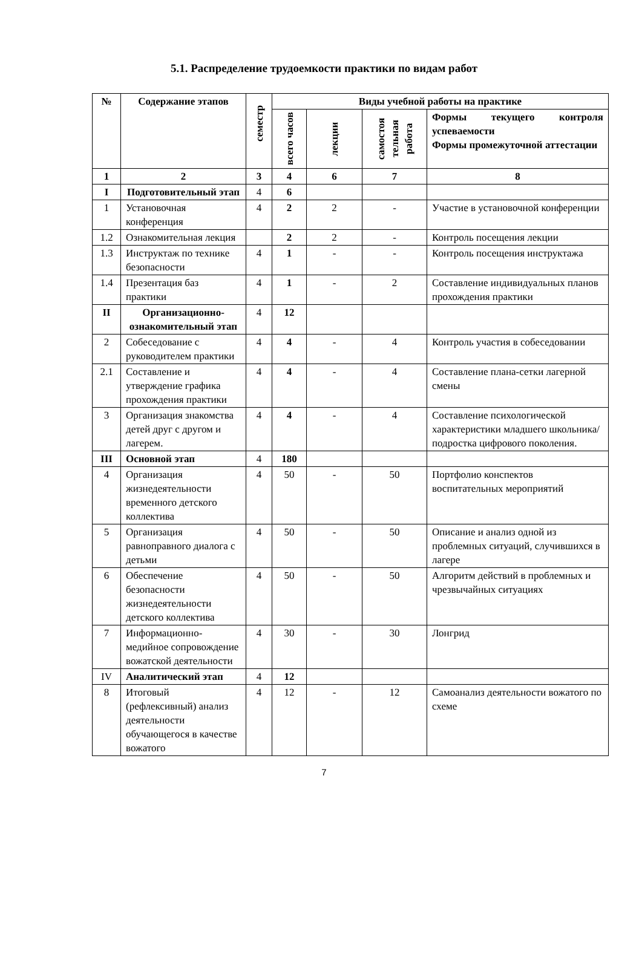5.1. Распределение трудоемкости практики по видам работ
| № | Содержание этапов | семестр | Виды учебной работы на практике | | | |
| --- | --- | --- | --- | --- | --- | --- |
| | | | всего часов | лекции | самостоя тельная работа | Формы текущего контроля успеваемости Формы промежуточной аттестации |
| 1 | 2 | 3 | 4 | 6 | 7 | 8 |
| I | Подготовительный этап | 4 | 6 | | | |
| 1 | Установочная конференция | 4 | 2 | 2 | - | Участие в установочной конференции |
| 1.2 | Ознакомительная лекция | | 2 | 2 | - | Контроль посещения лекции |
| 1.3 | Инструктаж по технике безопасности | 4 | 1 | - | - | Контроль посещения инструктажа |
| 1.4 | Презентация баз практики | 4 | 1 | - | 2 | Составление индивидуальных планов прохождения практики |
| II | Организационно-ознакомительный этап | 4 | 12 | | | |
| 2 | Собеседование с руководителем практики | 4 | 4 | - | 4 | Контроль участия в собеседовании |
| 2.1 | Составление и утверждение графика прохождения практики | 4 | 4 | - | 4 | Составление плана-сетки лагерной смены |
| 3 | Организация знакомства детей друг с другом и лагерем. | 4 | 4 | - | 4 | Составление психологической характеристики младшего школьника/подростка цифрового поколения. |
| III | Основной этап | 4 | 180 | | | |
| 4 | Организация жизнедеятельности временного детского коллектива | 4 | 50 | - | 50 | Портфолио конспектов воспитательных мероприятий |
| 5 | Организация равноправного диалога с детьми | 4 | 50 | - | 50 | Описание и анализ одной из проблемных ситуаций, случившихся в лагере |
| 6 | Обеспечение безопасности жизнедеятельности детского коллектива | 4 | 50 | - | 50 | Алгоритм действий в проблемных и чрезвычайных ситуациях |
| 7 | Информационно-медийное сопровождение вожатской деятельности | 4 | 30 | - | 30 | Лонгрид |
| IV | Аналитический этап | 4 | 12 | | | |
| 8 | Итоговый (рефлексивный) анализ деятельности обучающегося в качестве вожатого | 4 | 12 | - | 12 | Самоанализ деятельности вожатого по схеме |
7